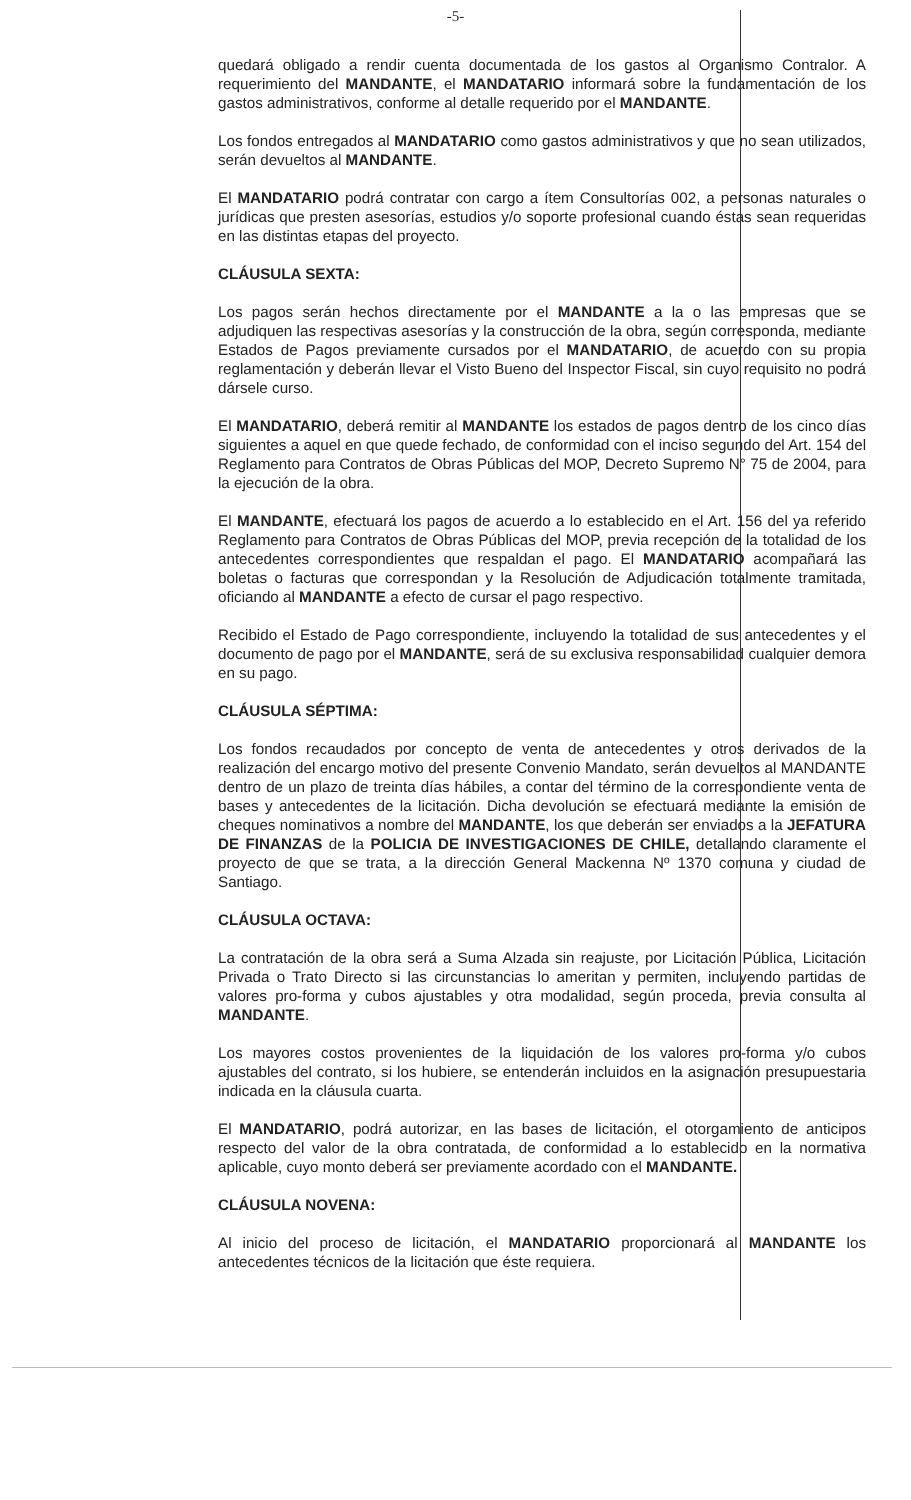-5-
quedará obligado a rendir cuenta documentada de los gastos al Organismo Contralor. A requerimiento del MANDANTE, el MANDATARIO informará sobre la fundamentación de los gastos administrativos, conforme al detalle requerido por el MANDANTE.
Los fondos entregados al MANDATARIO como gastos administrativos y que no sean utilizados, serán devueltos al MANDANTE.
El MANDATARIO podrá contratar con cargo a ítem Consultorías 002, a personas naturales o jurídicas que presten asesorías, estudios y/o soporte profesional cuando éstas sean requeridas en las distintas etapas del proyecto.
CLÁUSULA SEXTA:
Los pagos serán hechos directamente por el MANDANTE a la o las empresas que se adjudiquen las respectivas asesorías y la construcción de la obra, según corresponda, mediante Estados de Pagos previamente cursados por el MANDATARIO, de acuerdo con su propia reglamentación y deberán llevar el Visto Bueno del Inspector Fiscal, sin cuyo requisito no podrá dársele curso.
El MANDATARIO, deberá remitir al MANDANTE los estados de pagos dentro de los cinco días siguientes a aquel en que quede fechado, de conformidad con el inciso segundo del Art. 154 del Reglamento para Contratos de Obras Públicas del MOP, Decreto Supremo N° 75 de 2004, para la ejecución de la obra.
El MANDANTE, efectuará los pagos de acuerdo a lo establecido en el Art. 156 del ya referido Reglamento para Contratos de Obras Públicas del MOP, previa recepción de la totalidad de los antecedentes correspondientes que respaldan el pago. El MANDATARIO acompañará las boletas o facturas que correspondan y la Resolución de Adjudicación totalmente tramitada, oficiando al MANDANTE a efecto de cursar el pago respectivo.
Recibido el Estado de Pago correspondiente, incluyendo la totalidad de sus antecedentes y el documento de pago por el MANDANTE, será de su exclusiva responsabilidad cualquier demora en su pago.
CLÁUSULA SÉPTIMA:
Los fondos recaudados por concepto de venta de antecedentes y otros derivados de la realización del encargo motivo del presente Convenio Mandato, serán devueltos al MANDANTE dentro de un plazo de treinta días hábiles, a contar del término de la correspondiente venta de bases y antecedentes de la licitación. Dicha devolución se efectuará mediante la emisión de cheques nominativos a nombre del MANDANTE, los que deberán ser enviados a la JEFATURA DE FINANZAS de la POLICIA DE INVESTIGACIONES DE CHILE, detallando claramente el proyecto de que se trata, a la dirección General Mackenna Nº 1370 comuna y ciudad de Santiago.
CLÁUSULA OCTAVA:
La contratación de la obra será a Suma Alzada sin reajuste, por Licitación Pública, Licitación Privada o Trato Directo si las circunstancias lo ameritan y permiten, incluyendo partidas de valores pro-forma y cubos ajustables y otra modalidad, según proceda, previa consulta al MANDANTE.
Los mayores costos provenientes de la liquidación de los valores pro-forma y/o cubos ajustables del contrato, si los hubiere, se entenderán incluidos en la asignación presupuestaria indicada en la cláusula cuarta.
El MANDATARIO, podrá autorizar, en las bases de licitación, el otorgamiento de anticipos respecto del valor de la obra contratada, de conformidad a lo establecido en la normativa aplicable, cuyo monto deberá ser previamente acordado con el MANDANTE.
CLÁUSULA NOVENA:
Al inicio del proceso de licitación, el MANDATARIO proporcionará al MANDANTE los antecedentes técnicos de la licitación que éste requiera.